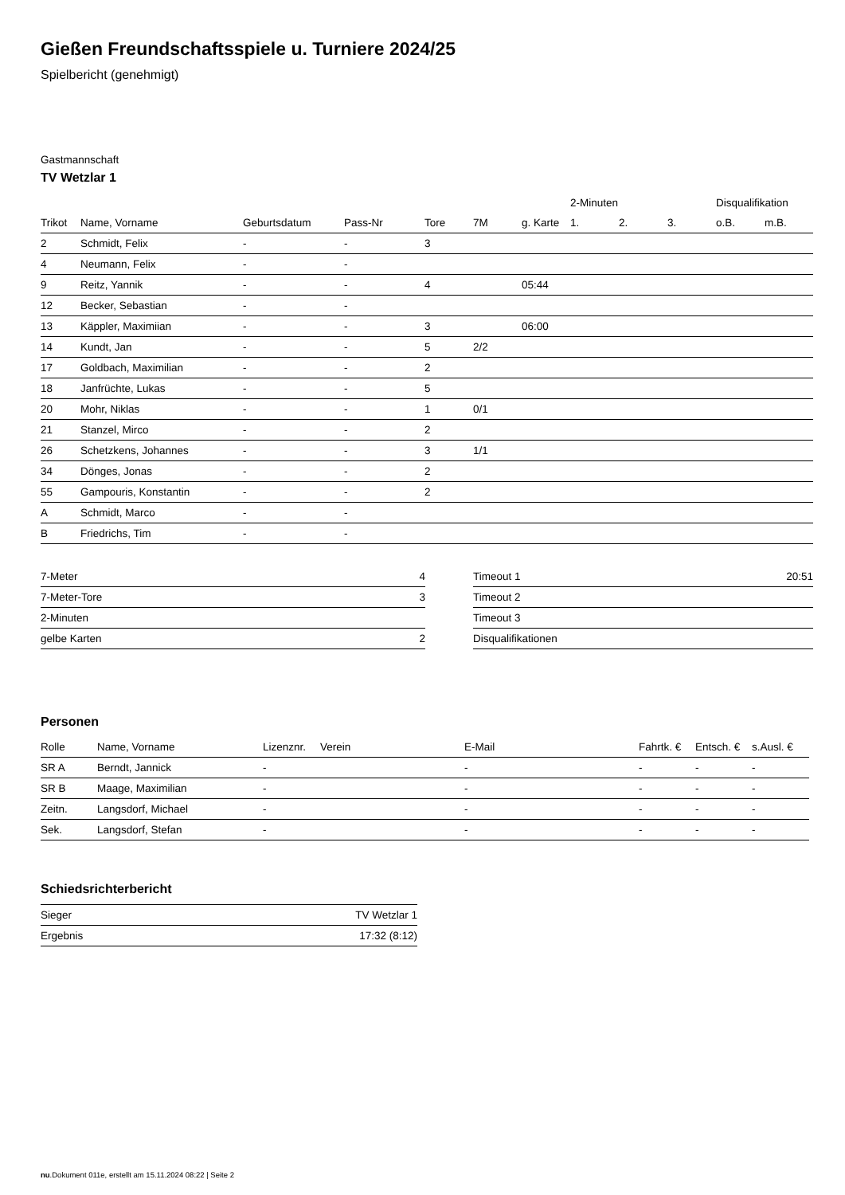Gießen Freundschaftsspiele u. Turniere 2024/25
Spielbericht (genehmigt)
Gastmannschaft
TV Wetzlar 1
| | | | | | | | 2-Minuten | | | Disqualifikation | |
| --- | --- | --- | --- | --- | --- | --- | --- | --- | --- | --- | --- |
| Trikot | Name, Vorname | Geburtsdatum | Pass-Nr | Tore | 7M | g. Karte | 1. | 2. | 3. | o.B. | m.B. |
| 2 | Schmidt, Felix | - | - | 3 | | | | | | | |
| 4 | Neumann, Felix | - | - | | | | | | | | |
| 9 | Reitz, Yannik | - | - | 4 | | 05:44 | | | | | |
| 12 | Becker, Sebastian | - | - | | | | | | | | |
| 13 | Käppler, Maximiian | - | - | 3 | | 06:00 | | | | | |
| 14 | Kundt, Jan | - | - | 5 | 2/2 | | | | | | |
| 17 | Goldbach, Maximilian | - | - | 2 | | | | | | | |
| 18 | Janfrüchte, Lukas | - | - | 5 | | | | | | | |
| 20 | Mohr, Niklas | - | - | 1 | 0/1 | | | | | | |
| 21 | Stanzel, Mirco | - | - | 2 | | | | | | | |
| 26 | Schetzkens, Johannes | - | - | 3 | 1/1 | | | | | | |
| 34 | Dönges, Jonas | - | - | 2 | | | | | | | |
| 55 | Gampouris, Konstantin | - | - | 2 | | | | | | | |
| A | Schmidt, Marco | - | - | | | | | | | | |
| B | Friedrichs, Tim | - | - | | | | | | | | |
| 7-Meter | 4 |
| 7-Meter-Tore | 3 |
| 2-Minuten | |
| gelbe Karten | 2 |
| Timeout 1 | 20:51 |
| Timeout 2 | |
| Timeout 3 | |
| Disqualifikationen | |
Personen
| Rolle | Name, Vorname | Lizenznr. | Verein | E-Mail | Fahrtk. € | Entsch. € | s.Ausl. € |
| --- | --- | --- | --- | --- | --- | --- | --- |
| SR A | Berndt, Jannick | - | | - | - | - | - |
| SR B | Maage, Maximilian | - | | - | - | - | - |
| Zeitn. | Langsdorf, Michael | - | | - | - | - | - |
| Sek. | Langsdorf, Stefan | - | | - | - | - | - |
Schiedsrichterbericht
| Sieger | TV Wetzlar 1 |
| Ergebnis | 17:32 (8:12) |
nu.Dokument 011e, erstellt am 15.11.2024 08:22 | Seite 2